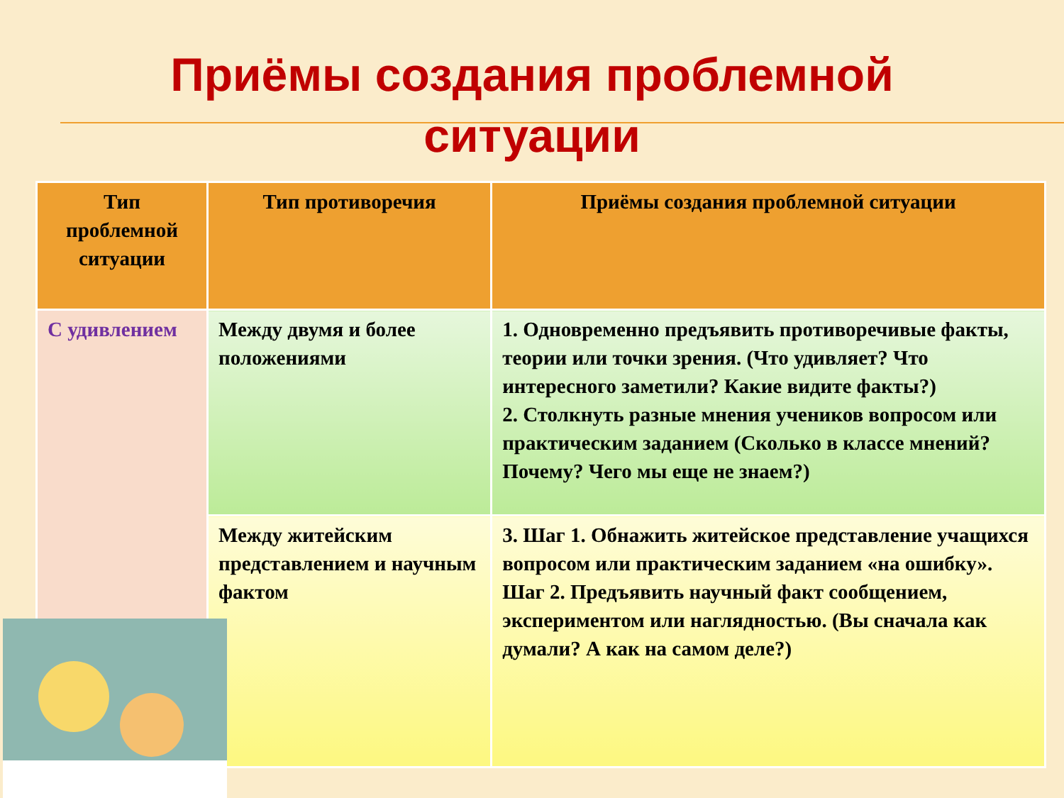Приёмы создания проблемной
ситуации
| Тип проблемной ситуации | Тип противоречия | Приёмы создания проблемной ситуации |
| --- | --- | --- |
| С удивлением | Между двумя и более положениями | 1. Одновременно предъявить противоречивые факты, теории или точки зрения. (Что удивляет? Что интересного заметили? Какие видите факты?) 2. Столкнуть разные мнения учеников вопросом или практическим заданием (Сколько в классе мнений? Почему? Чего мы еще не знаем?) |
| | Между житейским представлением и научным фактом | 3. Шаг 1. Обнажить житейское представление учащихся вопросом или практическим заданием «на ошибку». Шаг 2. Предъявить научный факт сообщением, экспериментом или наглядностью. (Вы сначала как думали? А как на самом деле?) |